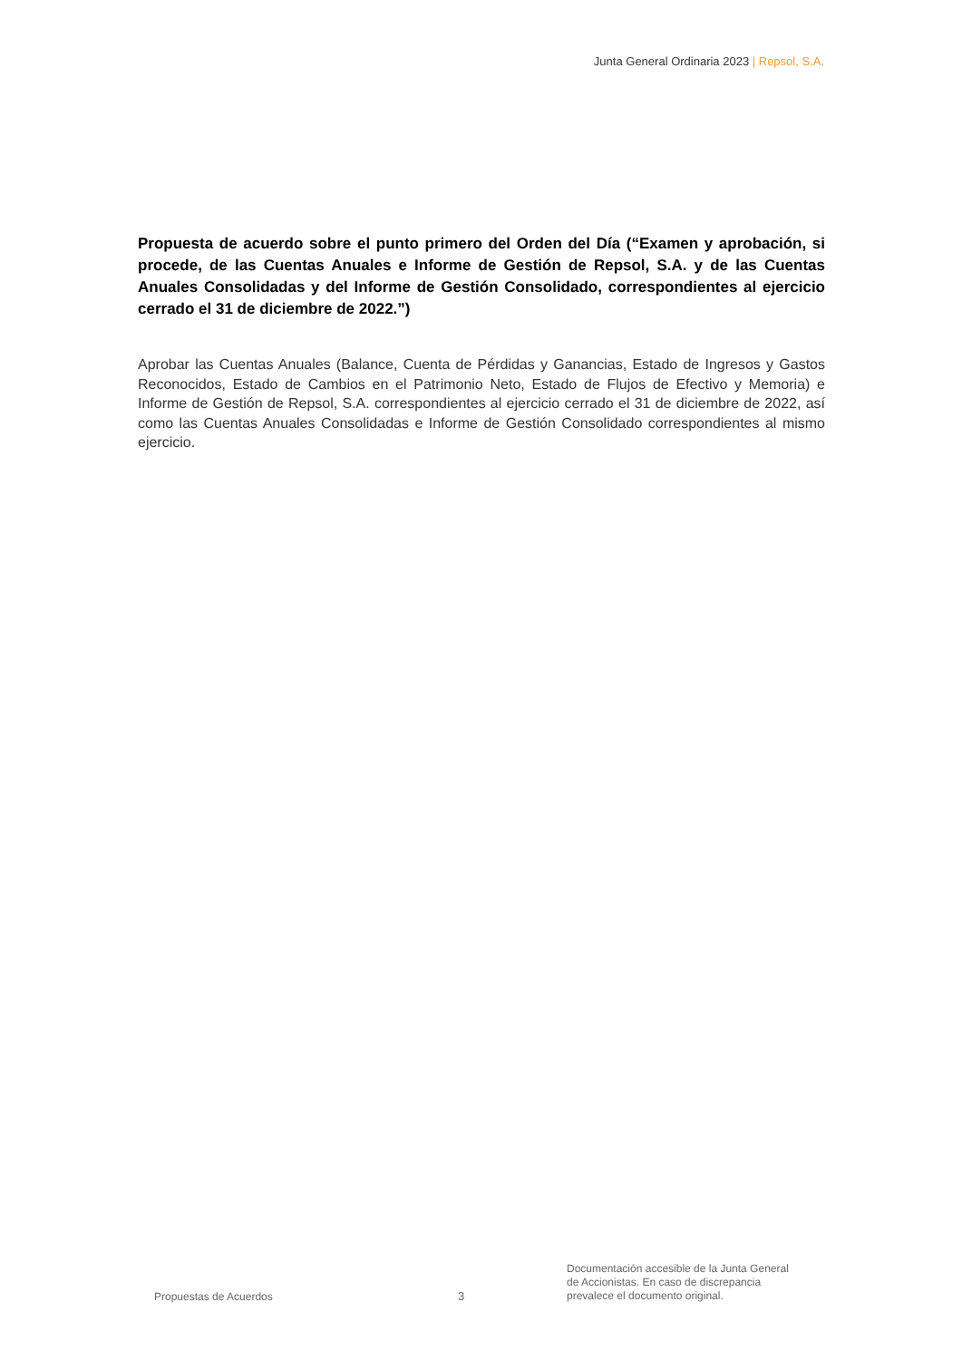Junta General Ordinaria 2023 | Repsol, S.A.
Propuesta de acuerdo sobre el punto primero del Orden del Día (“Examen y aprobación, si procede, de las Cuentas Anuales e Informe de Gestión de Repsol, S.A. y de las Cuentas Anuales Consolidadas y del Informe de Gestión Consolidado, correspondientes al ejercicio cerrado el 31 de diciembre de 2022.”)
Aprobar las Cuentas Anuales (Balance, Cuenta de Pérdidas y Ganancias, Estado de Ingresos y Gastos Reconocidos, Estado de Cambios en el Patrimonio Neto, Estado de Flujos de Efectivo y Memoria) e Informe de Gestión de Repsol, S.A. correspondientes al ejercicio cerrado el 31 de diciembre de 2022, así como las Cuentas Anuales Consolidadas e Informe de Gestión Consolidado correspondientes al mismo ejercicio.
Propuestas de Acuerdos
3
Documentación accesible de la Junta General
de Accionistas. En caso de discrepancia
prevalece el documento original.